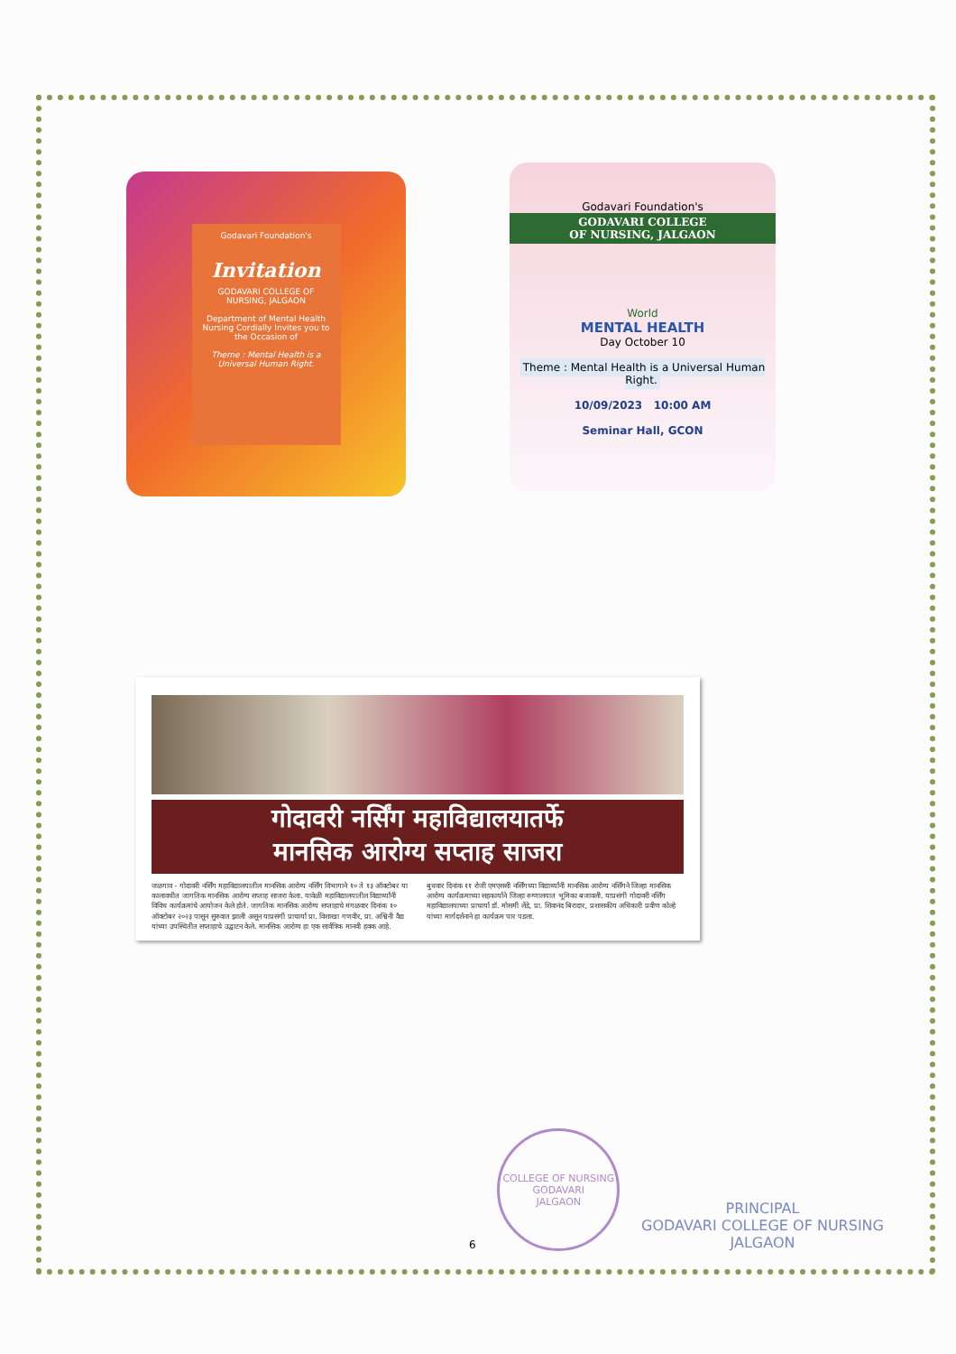Godavari Foundation's
Invitation
GODAVARI COLLEGE OF NURSING, JALGAON
Department of Mental Health Nursing Cordially Invites you to the Occasion of
Theme : Mental Health is a Universal Human Right.
Godavari Foundation's
GODAVARI COLLEGE
OF NURSING, JALGAON
World
MENTAL HEALTH
Day October 10
Theme : Mental Health is a Universal Human Right.
10/09/2023 10:00 AM
Seminar Hall, GCON
गोदावरी नर्सिंग महाविद्यालयातर्फे
मानसिक आरोग्य सप्ताह साजरा
जळगाव - गोदावरी नर्सिंग महाविद्यालयातील मानसिक आरोग्य नर्सिंग विभागाने १० ते १३ ऑक्टोबर या कालावधीत जागतिक मानसिक आरोग्य सप्ताह साजरा केला. यावेळी महाविद्यालयातील विद्यार्थ्यांनी विविध कार्यक्रमांचे आयोजन केले होते. जागतिक मानसिक आरोग्य सप्ताहाचे मंगळवार दिनांक १० ऑक्टोबर २०२३ पासून सुरुवात झाली असून याप्रसंगी प्राचार्या प्रा. विशाखा गणवीर, प्रा. अश्विनी वैद्य यांच्या उपस्थितीत सप्ताहाचे उद्घाटन केले. मानसिक आरोग्य हा एक सार्वत्रिक मानवी हक्क आहे. बुधवार दिनांक ११ रोजी एमएससी नर्सिंगच्या विद्यार्थ्यांनी मानसिक आरोग्य नर्सिंगने जिल्हा मानसिक आरोग्य कार्यक्रमाच्या सहकार्याने जिल्हा रुग्णालयात भूमिका बजावली. याप्रसंगी गोदावरी नर्सिंग महाविद्यालयाच्या प्राचार्या डॉ. मोसमी लेंडे, प्रा. शिवानंद बिरादार, प्रशासकीय अधिकारी प्रवीण कोल्हे यांच्या मार्गदर्शनाने हा कार्यक्रम पार पडला.
6
COLLEGE OF NURSING
GODAVARI
JALGAON
PRINCIPAL
GODAVARI COLLEGE OF NURSING
JALGAON